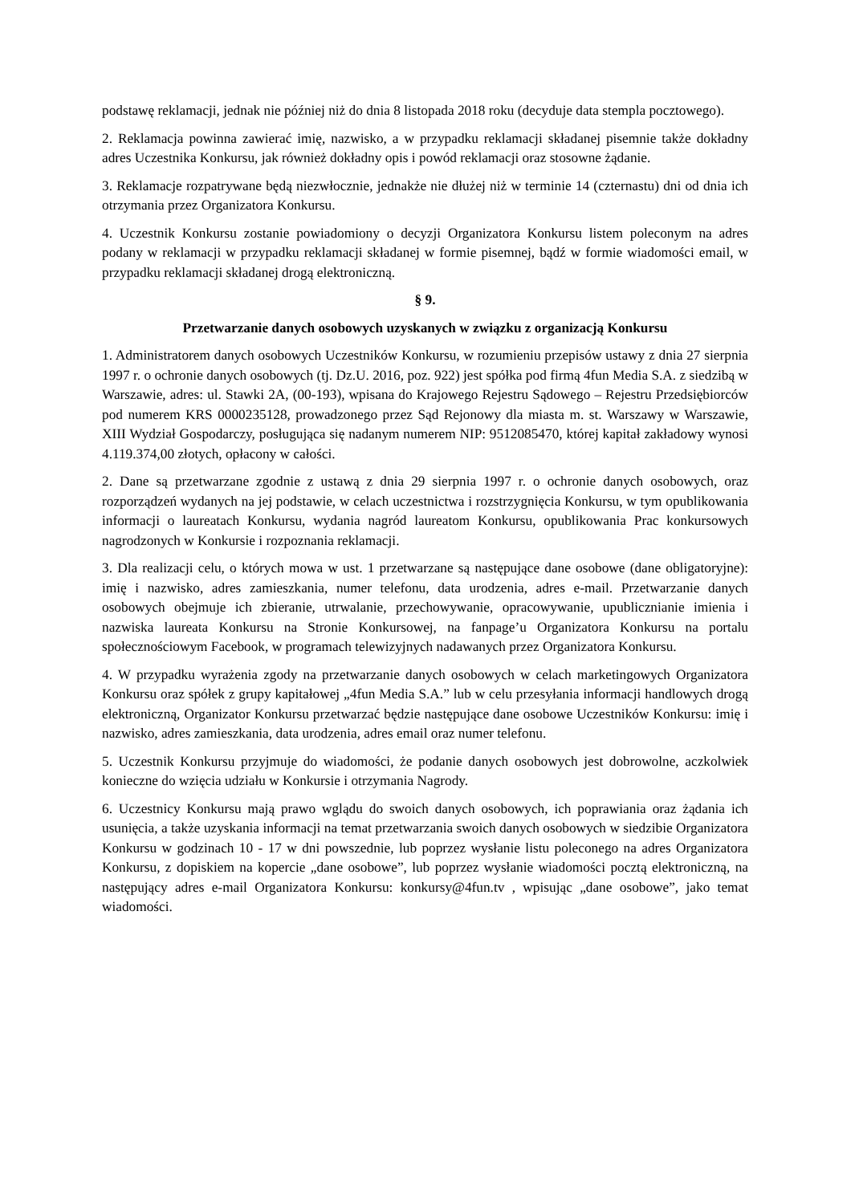podstawę reklamacji, jednak nie później niż do dnia 8 listopada 2018 roku (decyduje data stempla pocztowego).
2. Reklamacja powinna zawierać imię, nazwisko, a w przypadku reklamacji składanej pisemnie także dokładny adres Uczestnika Konkursu, jak również dokładny opis i powód reklamacji oraz stosowne żądanie.
3. Reklamacje rozpatrywane będą niezwłocznie, jednakże nie dłużej niż w terminie 14 (czternastu) dni od dnia ich otrzymania przez Organizatora Konkursu.
4. Uczestnik Konkursu zostanie powiadomiony o decyzji Organizatora Konkursu listem poleconym na adres podany w reklamacji w przypadku reklamacji składanej w formie pisemnej, bądź w formie wiadomości email, w przypadku reklamacji składanej drogą elektroniczną.
§ 9.
Przetwarzanie danych osobowych uzyskanych w związku z organizacją Konkursu
1. Administratorem danych osobowych Uczestników Konkursu, w rozumieniu przepisów ustawy z dnia 27 sierpnia 1997 r. o ochronie danych osobowych (tj. Dz.U. 2016, poz. 922) jest spółka pod firmą 4fun Media S.A. z siedzibą w Warszawie, adres: ul. Stawki 2A, (00-193), wpisana do Krajowego Rejestru Sądowego – Rejestru Przedsiębiorców pod numerem KRS 0000235128, prowadzonego przez Sąd Rejonowy dla miasta m. st. Warszawy w Warszawie, XIII Wydział Gospodarczy, posługująca się nadanym numerem NIP: 9512085470, której kapitał zakładowy wynosi 4.119.374,00 złotych, opłacony w całości.
2. Dane są przetwarzane zgodnie z ustawą z dnia 29 sierpnia 1997 r. o ochronie danych osobowych, oraz rozporządzeń wydanych na jej podstawie, w celach uczestnictwa i rozstrzygnięcia Konkursu, w tym opublikowania informacji o laureatach Konkursu, wydania nagród laureatom Konkursu, opublikowania Prac konkursowych nagrodzonych w Konkursie i rozpoznania reklamacji.
3. Dla realizacji celu, o których mowa w ust. 1 przetwarzane są następujące dane osobowe (dane obligatoryjne): imię i nazwisko, adres zamieszkania, numer telefonu, data urodzenia, adres e-mail. Przetwarzanie danych osobowych obejmuje ich zbieranie, utrwalanie, przechowywanie, opracowywanie, upublicznianie imienia i nazwiska laureata Konkursu na Stronie Konkursowej, na fanpage’u Organizatora Konkursu na portalu społecznościowym Facebook, w programach telewizyjnych nadawanych przez Organizatora Konkursu.
4. W przypadku wyrażenia zgody na przetwarzanie danych osobowych w celach marketingowych Organizatora Konkursu oraz spółek z grupy kapitałowej „4fun Media S.A.” lub w celu przesyłania informacji handlowych drogą elektroniczną, Organizator Konkursu przetwarzać będzie następujące dane osobowe Uczestników Konkursu: imię i nazwisko, adres zamieszkania, data urodzenia, adres email oraz numer telefonu.
5. Uczestnik Konkursu przyjmuje do wiadomości, że podanie danych osobowych jest dobrowolne, aczkolwiek konieczne do wzięcia udziału w Konkursie i otrzymania Nagrody.
6. Uczestnicy Konkursu mają prawo wglądu do swoich danych osobowych, ich poprawiania oraz żądania ich usunięcia, a także uzyskania informacji na temat przetwarzania swoich danych osobowych w siedzibie Organizatora Konkursu w godzinach 10 - 17 w dni powszednie, lub poprzez wysłanie listu poleconego na adres Organizatora Konkursu, z dopiskiem na kopercie „dane osobowe”, lub poprzez wysłanie wiadomości pocztą elektroniczną, na następujący adres e-mail Organizatora Konkursu: konkursy@4fun.tv , wpisując „dane osobowe”, jako temat wiadomości.